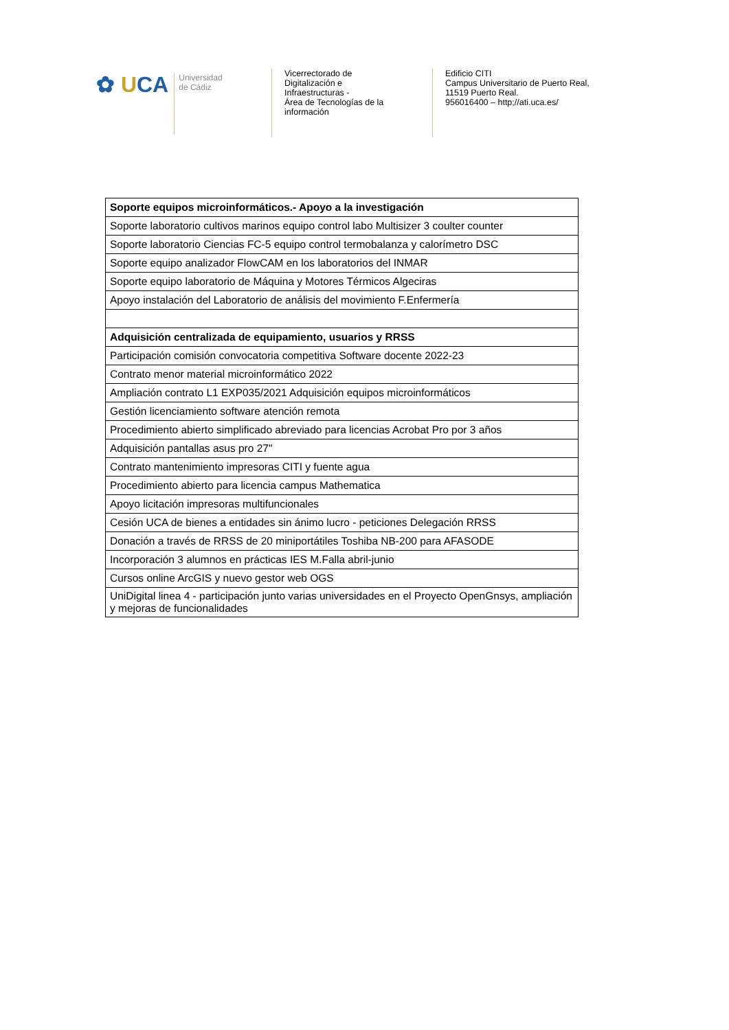✿ UCA
Universidad
de Cádiz
Vicerrectorado de
Digitalización e
Infraestructuras -
Área de Tecnologías de la
información
Edificio CITI
Campus Universitario de Puerto Real,
11519 Puerto Real.
956016400 – http;//ati.uca.es/
| Soporte equipos microinformáticos.- Apoyo a la investigación |
| --- |
| Soporte laboratorio cultivos marinos equipo control labo Multisizer 3 coulter counter |
| Soporte laboratorio Ciencias FC-5 equipo control termobalanza y calorímetro DSC |
| Soporte equipo analizador FlowCAM en los laboratorios del INMAR |
| Soporte equipo laboratorio de Máquina y Motores Térmicos Algeciras |
| Apoyo instalación del Laboratorio de análisis del movimiento F.Enfermería |
| Adquisición centralizada de equipamiento, usuarios y RRSS |
| Participación comisión convocatoria competitiva Software docente 2022-23 |
| Contrato menor material microinformático 2022 |
| Ampliación contrato L1 EXP035/2021 Adquisición equipos microinformáticos |
| Gestión licenciamiento software atención remota |
| Procedimiento abierto simplificado abreviado para licencias Acrobat Pro por 3 años |
| Adquisición pantallas asus pro 27" |
| Contrato mantenimiento impresoras CITI y fuente agua |
| Procedimiento abierto para licencia campus Mathematica |
| Apoyo licitación impresoras multifuncionales |
| Cesión UCA de bienes a entidades sin ánimo lucro - peticiones Delegación RRSS |
| Donación a través de RRSS de 20 miniportátiles Toshiba NB-200 para AFASODE |
| Incorporación 3 alumnos en prácticas IES M.Falla abril-junio |
| Cursos online ArcGIS y nuevo gestor web OGS |
| UniDigital linea 4 - participación junto varias universidades en el Proyecto OpenGnsys, ampliación y mejoras de funcionalidades |